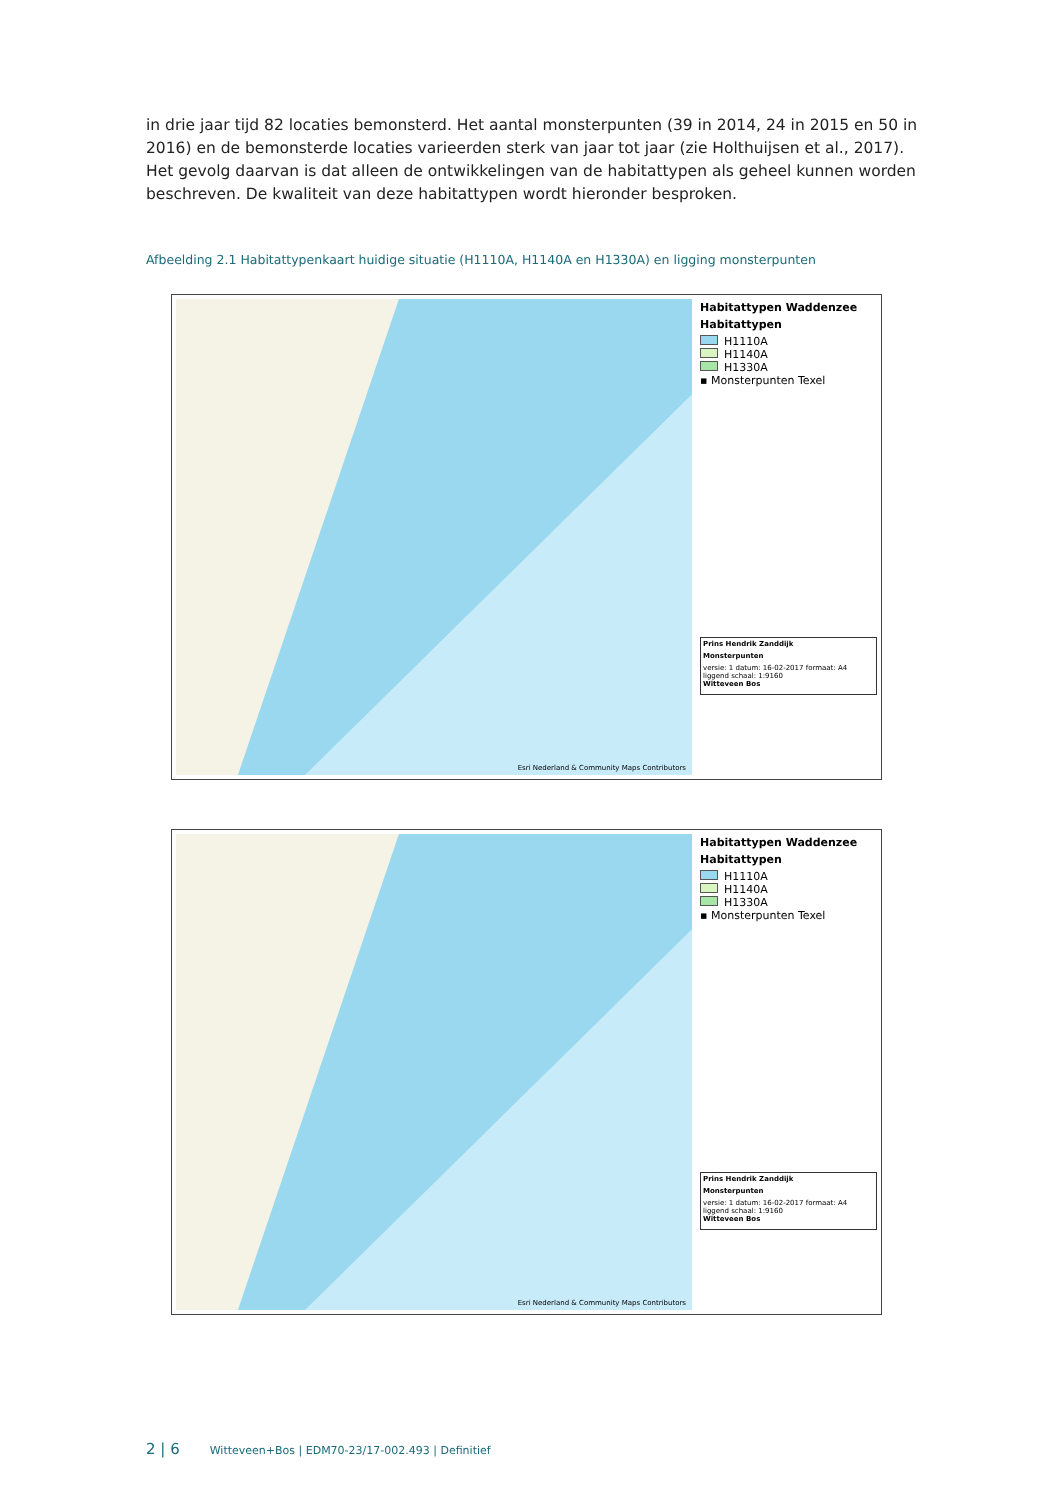in drie jaar tijd 82 locaties bemonsterd. Het aantal monsterpunten (39 in 2014, 24 in 2015 en 50 in 2016) en de bemonsterde locaties varieerden sterk van jaar tot jaar (zie Holthuijsen et al., 2017). Het gevolg daarvan is dat alleen de ontwikkelingen van de habitattypen als geheel kunnen worden beschreven. De kwaliteit van deze habitattypen wordt hieronder besproken.
Afbeelding 2.1 Habitattypenkaart huidige situatie (H1110A, H1140A en H1330A) en ligging monsterpunten
Esri Nederland & Community Maps Contributors
Habitattypen Waddenzee
Habitattypen
H1110A
H1140A
H1330A
▪ Monsterpunten Texel
Prins Hendrik Zanddijk
Monsterpunten
versie: 1 datum: 16-02-2017 formaat: A4 liggend schaal: 1:9160
Witteveen Bos
Esri Nederland & Community Maps Contributors
Habitattypen Waddenzee
Habitattypen
H1110A
H1140A
H1330A
▪ Monsterpunten Texel
Prins Hendrik Zanddijk
Monsterpunten
versie: 1 datum: 16-02-2017 formaat: A4 liggend schaal: 1:9160
Witteveen Bos
2 | 6 Witteveen+Bos | EDM70-23/17-002.493 | Definitief